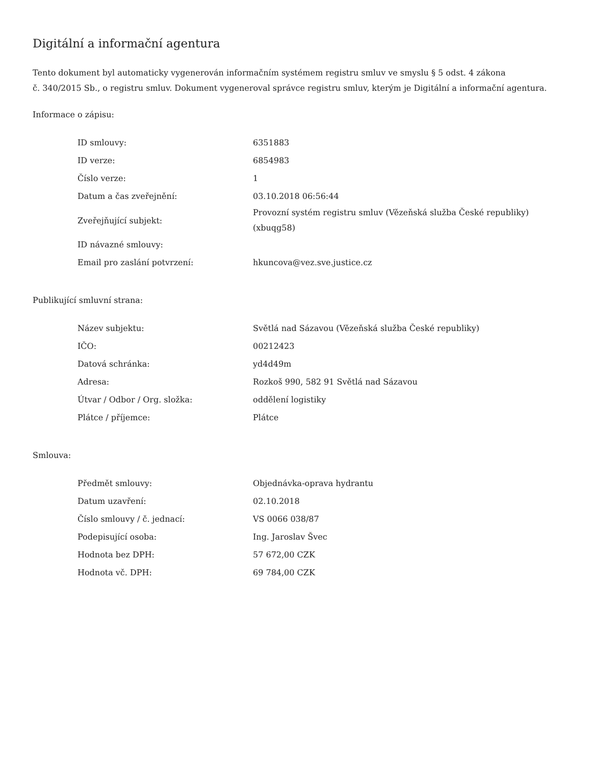Digitální a informační agentura
Tento dokument byl automaticky vygenerován informačním systémem registru smluv ve smyslu § 5 odst. 4 zákona
č. 340/2015 Sb., o registru smluv. Dokument vygeneroval správce registru smluv, kterým je Digitální a informační agentura.
Informace o zápisu:
| ID smlouvy: | 6351883 |
| ID verze: | 6854983 |
| Číslo verze: | 1 |
| Datum a čas zveřejnění: | 03.10.2018 06:56:44 |
| Zveřejňující subjekt: | Provozní systém registru smluv (Vězeňská služba České republiky) (xbuqg58) |
| ID návazné smlouvy: | |
| Email pro zaslání potvrzení: | hkuncova@vez.sve.justice.cz |
Publikující smluvní strana:
| Název subjektu: | Světlá nad Sázavou (Vězeňská služba České republiky) |
| IČO: | 00212423 |
| Datová schránka: | yd4d49m |
| Adresa: | Rozkoš 990, 582 91 Světlá nad Sázavou |
| Útvar / Odbor / Org. složka: | oddělení logistiky |
| Plátce / příjemce: | Plátce |
Smlouva:
| Předmět smlouvy: | Objednávka-oprava hydrantu |
| Datum uzavření: | 02.10.2018 |
| Číslo smlouvy / č. jednací: | VS 0066 038/87 |
| Podepisující osoba: | Ing. Jaroslav Švec |
| Hodnota bez DPH: | 57 672,00 CZK |
| Hodnota vč. DPH: | 69 784,00 CZK |